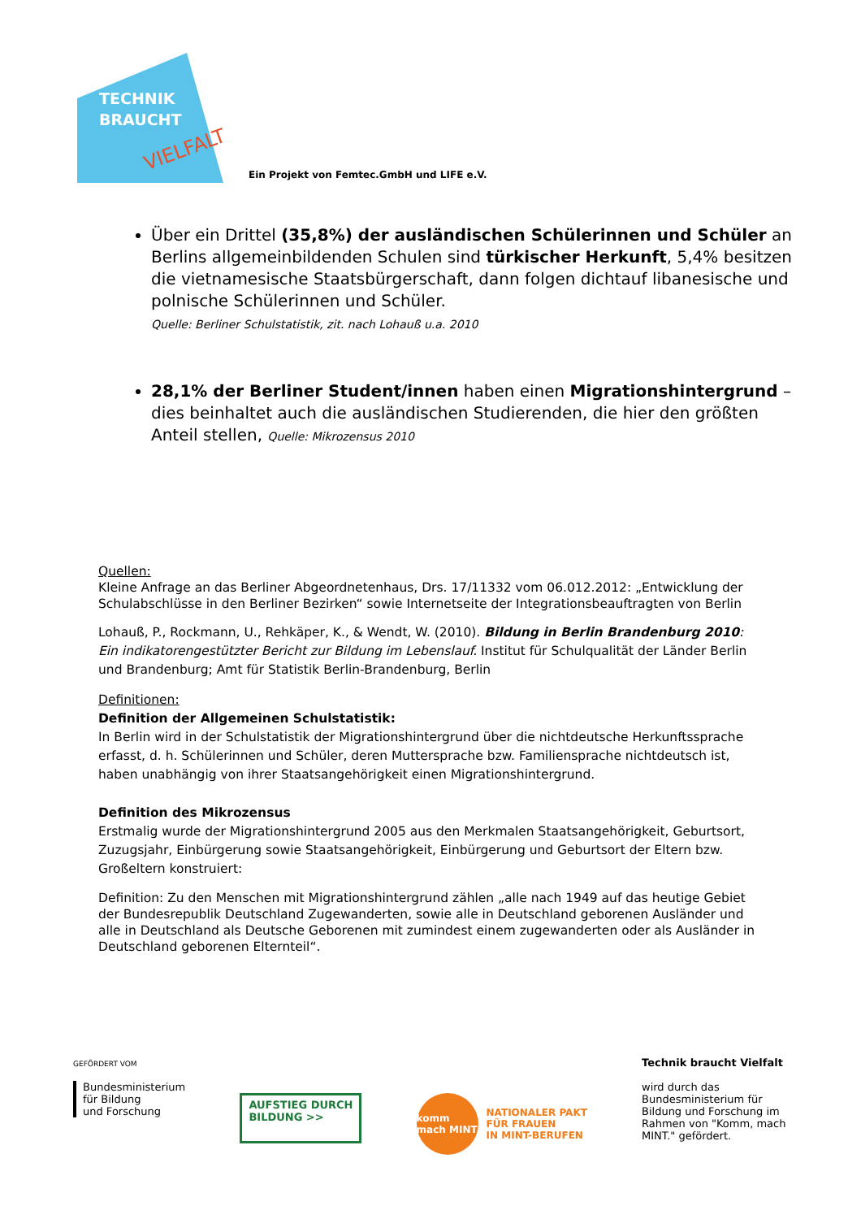TECHNIK
BRAUCHT
VIELFALT
Ein Projekt von Femtec.GmbH und LIFE e.V.
Über ein Drittel (35,8%) der ausländischen Schülerinnen und Schüler an Berlins allgemeinbildenden Schulen sind türkischer Herkunft, 5,4% besitzen die vietnamesische Staatsbürgerschaft, dann folgen dichtauf libanesische und polnische Schülerinnen und Schüler.
Quelle: Berliner Schulstatistik, zit. nach Lohauß u.a. 2010
28,1% der Berliner Student/innen haben einen Migrationshintergrund – dies beinhaltet auch die ausländischen Studierenden, die hier den größten Anteil stellen, Quelle: Mikrozensus 2010
Quellen:
Kleine Anfrage an das Berliner Abgeordnetenhaus, Drs. 17/11332 vom 06.012.2012: „Entwicklung der Schulabschlüsse in den Berliner Bezirken“ sowie Internetseite der Integrationsbeauftragten von Berlin
Lohauß, P., Rockmann, U., Rehkäper, K., & Wendt, W. (2010). Bildung in Berlin Brandenburg 2010: Ein indikatorengestützter Bericht zur Bildung im Lebenslauf. Institut für Schulqualität der Länder Berlin und Brandenburg; Amt für Statistik Berlin-Brandenburg, Berlin
Definitionen:
Definition der Allgemeinen Schulstatistik:
In Berlin wird in der Schulstatistik der Migrationshintergrund über die nichtdeutsche Herkunftssprache erfasst, d. h. Schülerinnen und Schüler, deren Muttersprache bzw. Familiensprache nichtdeutsch ist, haben unabhängig von ihrer Staatsangehörigkeit einen Migrationshintergrund.
Definition des Mikrozensus
Erstmalig wurde der Migrationshintergrund 2005 aus den Merkmalen Staatsangehörigkeit, Geburtsort, Zuzugsjahr, Einbürgerung sowie Staatsangehörigkeit, Einbürgerung und Geburtsort der Eltern bzw. Großeltern konstruiert:
Definition: Zu den Menschen mit Migrationshintergrund zählen „alle nach 1949 auf das heutige Gebiet der Bundesrepublik Deutschland Zugewanderten, sowie alle in Deutschland geborenen Ausländer und alle in Deutschland als Deutsche Geborenen mit zumindest einem zugewanderten oder als Ausländer in Deutschland geborenen Elternteil“.
GEFÖRDERT VOM
Bundesministerium
für Bildung
und Forschung
AUFSTIEG DURCH
BILDUNG >>
komm mach MINT
NATIONALER PAKT
FÜR FRAUEN
IN MINT-BERUFEN
Technik braucht Vielfalt
wird durch das Bundesministerium für Bildung und Forschung im Rahmen von "Komm, mach MINT." gefördert.